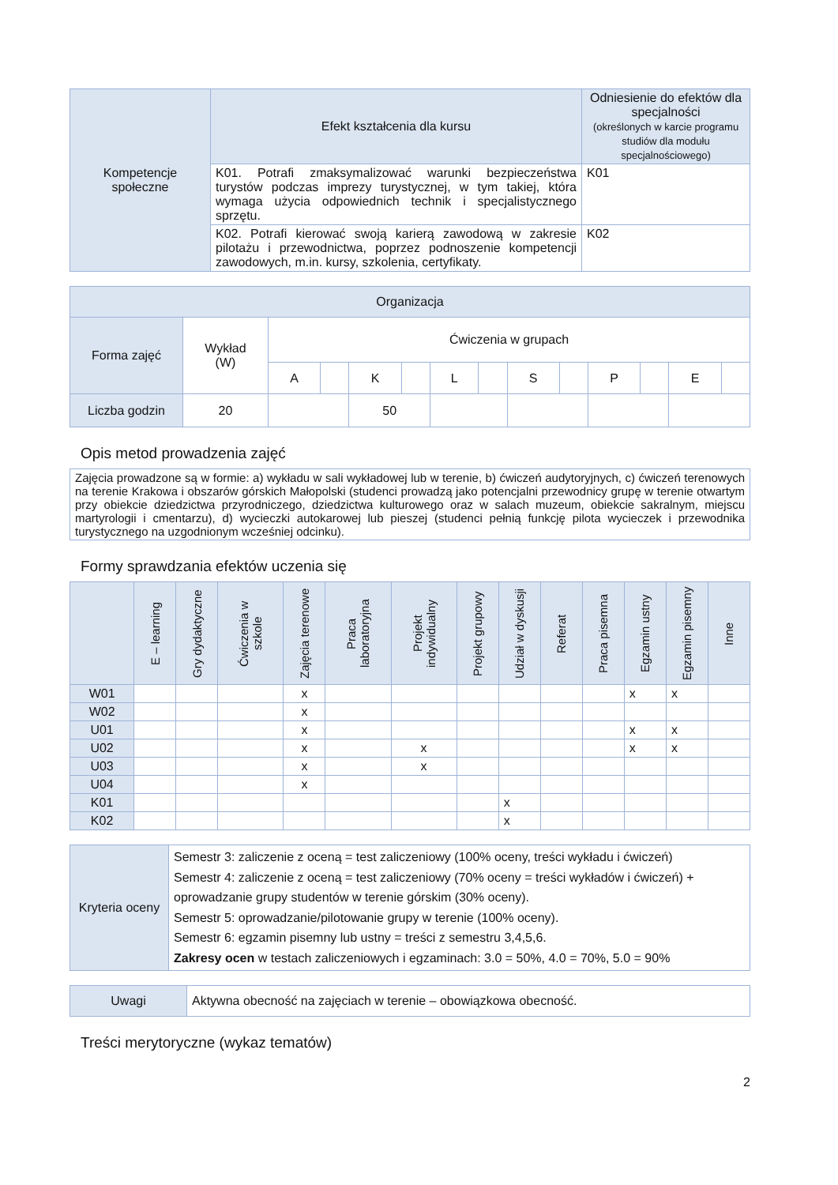| Kompetencje społeczne | Efekt kształcenia dla kursu | Odniesienie do efektów dla specjalności (określonych w karcie programu studiów dla modułu specjalnościowego) |
| | K01. Potrafi zmaksymalizować warunki bezpieczeństwa turystów podczas imprezy turystycznej, w tym takiej, która wymaga użycia odpowiednich technik i specjalistycznego sprzętu. | K01 |
| | K02. Potrafi kierować swoją karierą zawodową w zakresie pilotażu i przewodnictwa, poprzez podnoszenie kompetencji zawodowych, m.in. kursy, szkolenia, certyfikaty. | K02 |
| Organizacja | | | | | | | | | | | | | |
| Forma zajęć | Wykład (W) | Ćwiczenia w grupach | | | | | | | | | | | |
| | | A | | K | | L | | S | | P | | E | |
| Liczba godzin | 20 | | | 50 | | | | | | | | | |
Opis metod prowadzenia zajęć
| Zajęcia prowadzone są w formie: a) wykładu w sali wykładowej lub w terenie, b) ćwiczeń audytoryjnych, c) ćwiczeń terenowych na terenie Krakowa i obszarów górskich Małopolski (studenci prowadzą jako potencjalni przewodnicy grupę w terenie otwartym przy obiekcie dziedzictwa przyrodniczego, dziedzictwa kulturowego oraz w salach muzeum, obiekcie sakralnym, miejscu martyrologii i cmentarzu), d) wycieczki autokarowej lub pieszej (studenci pełnią funkcję pilota wycieczek i przewodnika turystycznego na uzgodnionym wcześniej odcinku). |
Formy sprawdzania efektów uczenia się
| | E – learning | Gry dydaktyczne | Ćwiczenia w szkole | Zajęcia terenowe | Praca laboratoryjna | Projekt indywidualny | Projekt grupowy | Udział w dyskusji | Referat | Praca pisemna | Egzamin ustny | Egzamin pisemny | Inne |
| W01 | | | | x | | | | | | | x | x | |
| W02 | | | | x | | | | | | | | | |
| U01 | | | | x | | | | | | | x | x | |
| U02 | | | | x | | x | | | | | x | x | |
| U03 | | | | x | | x | | | | | | | |
| U04 | | | | x | | | | | | | | | |
| K01 | | | | | | | | x | | | | | |
| K02 | | | | | | | | x | | | | | |
| Kryteria oceny | Semestr 3: zaliczenie z oceną = test zaliczeniowy (100% oceny, treści wykładu i ćwiczeń) Semestr 4: zaliczenie z oceną = test zaliczeniowy (70% oceny = treści wykładów i ćwiczeń) + oprowadzanie grupy studentów w terenie górskim (30% oceny). Semestr 5: oprowadzanie/pilotowanie grupy w terenie (100% oceny). Semestr 6: egzamin pisemny lub ustny = treści z semestru 3,4,5,6. Zakresy ocen w testach zaliczeniowych i egzaminach: 3.0 = 50%, 4.0 = 70%, 5.0 = 90% |
| Uwagi | Aktywna obecność na zajęciach w terenie – obowiązkowa obecność. |
Treści merytoryczne (wykaz tematów)
2